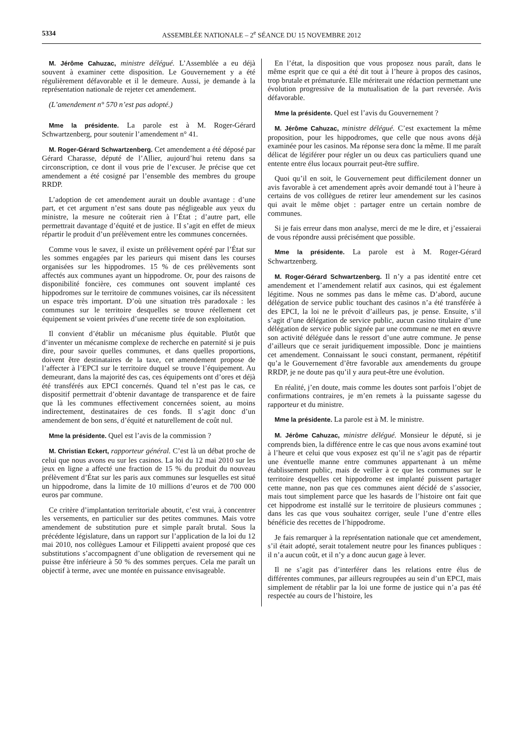5334 ASSEMBLÉE NATIONALE – 2<sup>e</sup> SÉANCE DU 15 NOVEMBRE 2012
M. Jérôme Cahuzac, ministre délégué. L’Assemblée a eu déjà souvent à examiner cette disposition. Le Gouvernement y a été régulièrement défavorable et il le demeure. Aussi, je demande à la représentation nationale de rejeter cet amendement.
(L’amendement n° 570 n’est pas adopté.)
Mme la présidente. La parole est à M. Roger-Gérard Schwartzenberg, pour soutenir l’amendement n° 41.
M. Roger-Gérard Schwartzenberg. Cet amendement a été déposé par Gérard Charasse, député de l’Allier, aujourd’hui retenu dans sa circonscription, ce dont il vous prie de l’excuser. Je précise que cet amendement a été cosigné par l’ensemble des membres du groupe RRDP.
L’adoption de cet amendement aurait un double avantage : d’une part, et cet argument n’est sans doute pas négligeable aux yeux du ministre, la mesure ne coûterait rien à l’État ; d’autre part, elle permettrait davantage d’équité et de justice. Il s’agit en effet de mieux répartir le produit d’un prélèvement entre les communes concernées.
Comme vous le savez, il existe un prélèvement opéré par l’État sur les sommes engagées par les parieurs qui misent dans les courses organisées sur les hippodromes. 15 % de ces prélèvements sont affectés aux communes ayant un hippodrome. Or, pour des raisons de disponibilité foncière, ces communes ont souvent implanté ces hippodromes sur le territoire de communes voisines, car ils nécessitent un espace très important. D’où une situation très paradoxale : les communes sur le territoire desquelles se trouve réellement cet équipement se voient privées d’une recette tirée de son exploitation.
Il convient d’établir un mécanisme plus équitable. Plutôt que d’inventer un mécanisme complexe de recherche en paternité si je puis dire, pour savoir quelles communes, et dans quelles proportions, doivent être destinataires de la taxe, cet amendement propose de l’affecter à l’EPCI sur le territoire duquel se trouve l’équipement. Au demeurant, dans la majorité des cas, ces équipements ont d’ores et déjà été transférés aux EPCI concernés. Quand tel n’est pas le cas, ce dispositif permettrait d’obtenir davantage de transparence et de faire que là les communes effectivement concernées soient, au moins indirectement, destinataires de ces fonds. Il s’agit donc d’un amendement de bon sens, d’équité et naturellement de coût nul.
Mme la présidente. Quel est l’avis de la commission ?
M. Christian Eckert, rapporteur général. C’est là un débat proche de celui que nous avons eu sur les casinos. La loi du 12 mai 2010 sur les jeux en ligne a affecté une fraction de 15 % du produit du nouveau prélèvement d’État sur les paris aux communes sur lesquelles est situé un hippodrome, dans la limite de 10 millions d’euros et de 700 000 euros par commune.
Ce critère d’implantation territoriale aboutit, c’est vrai, à concentrer les versements, en particulier sur des petites communes. Mais votre amendement de substitution pure et simple paraît brutal. Sous la précédente législature, dans un rapport sur l’application de la loi du 12 mai 2010, nos collègues Lamour et Filippetti avaient proposé que ces substitutions s’accompagnent d’une obligation de reversement qui ne puisse être inférieure à 50 % des sommes perçues. Cela me paraît un objectif à terme, avec une montée en puissance envisageable.
En l’état, la disposition que vous proposez nous paraît, dans le même esprit que ce qui a été dit tout à l’heure à propos des casinos, trop brutale et prématurée. Elle mériterait une rédaction permettant une évolution progressive de la mutualisation de la part reversée. Avis défavorable.
Mme la présidente. Quel est l’avis du Gouvernement ?
M. Jérôme Cahuzac, ministre délégué. C’est exactement la même proposition, pour les hippodromes, que celle que nous avons déjà examinée pour les casinos. Ma réponse sera donc la même. Il me paraît délicat de légiférer pour régler un ou deux cas particuliers quand une entente entre élus locaux pourrait peut-être suffire.
Quoi qu’il en soit, le Gouvernement peut difficilement donner un avis favorable à cet amendement après avoir demandé tout à l’heure à certains de vos collègues de retirer leur amendement sur les casinos qui avait le même objet : partager entre un certain nombre de communes.
Si je fais erreur dans mon analyse, merci de me le dire, et j’essaierai de vous répondre aussi précisément que possible.
Mme la présidente. La parole est à M. Roger-Gérard Schwartzenberg.
M. Roger-Gérard Schwartzenberg. Il n’y a pas identité entre cet amendement et l’amendement relatif aux casinos, qui est également légitime. Nous ne sommes pas dans le même cas. D’abord, aucune délégation de service public touchant des casinos n’a été transférée à des EPCI, la loi ne le prévoit d’ailleurs pas, je pense. Ensuite, s’il s’agit d’une délégation de service public, aucun casino titulaire d’une délégation de service public signée par une commune ne met en œuvre son activité déléguée dans le ressort d’une autre commune. Je pense d’ailleurs que ce serait juridiquement impossible. Donc je maintiens cet amendement. Connaissant le souci constant, permanent, répétitif qu’a le Gouvernement d’être favorable aux amendements du groupe RRDP, je ne doute pas qu’il y aura peut-être une évolution.
En réalité, j’en doute, mais comme les doutes sont parfois l’objet de confirmations contraires, je m’en remets à la puissante sagesse du rapporteur et du ministre.
Mme la présidente. La parole est à M. le ministre.
M. Jérôme Cahuzac, ministre délégué. Monsieur le député, si je comprends bien, la différence entre le cas que nous avons examiné tout à l’heure et celui que vous exposez est qu’il ne s’agit pas de répartir une éventuelle manne entre communes appartenant à un même établissement public, mais de veiller à ce que les communes sur le territoire desquelles cet hippodrome est implanté puissent partager cette manne, non pas que ces communes aient décidé de s’associer, mais tout simplement parce que les hasards de l’histoire ont fait que cet hippodrome est installé sur le territoire de plusieurs communes ; dans les cas que vous souhaitez corriger, seule l’une d’entre elles bénéficie des recettes de l’hippodrome.
Je fais remarquer à la représentation nationale que cet amendement, s’il était adopté, serait totalement neutre pour les finances publiques : il n’a aucun coût, et il n’y a donc aucun gage à lever.
Il ne s’agit pas d’interférer dans les relations entre élus de différentes communes, par ailleurs regroupées au sein d’un EPCI, mais simplement de rétablir par la loi une forme de justice qui n’a pas été respectée au cours de l’histoire, les